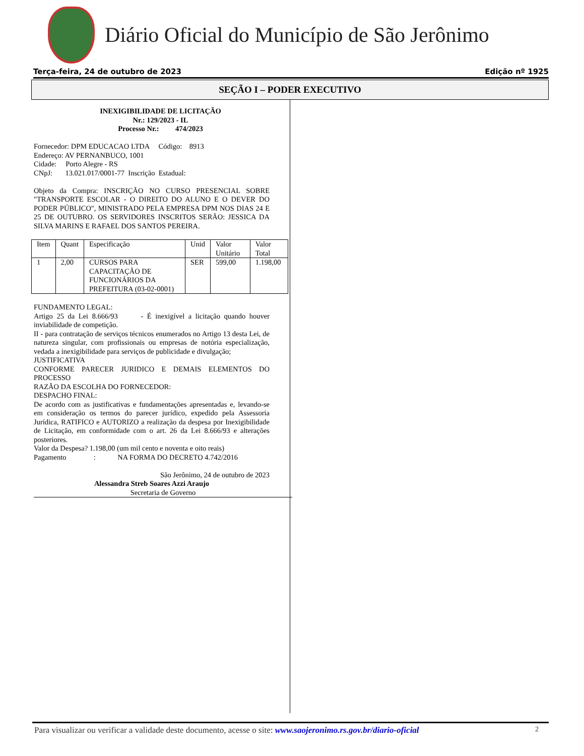Diário Oficial do Município de São Jerônimo
Terça-feira, 24 de outubro de 2023 Edição nº 1925
SEÇÃO I – PODER EXECUTIVO
INEXIGIBILIDADE DE LICITAÇÃO
Nr.: 129/2023 - IL
Processo Nr.: 474/2023
Fornecedor: DPM EDUCACAO LTDA Código: 8913
Endereço: AV PERNANBUCO, 1001
Cidade: Porto Alegre - RS
CNpJ: 13.021.017/0001-77 Inscrição Estadual:
Objeto da Compra: INSCRIÇÃO NO CURSO PRESENCIAL SOBRE "TRANSPORTE ESCOLAR - O DIREITO DO ALUNO E O DEVER DO PODER PÚBLICO", MINISTRADO PELA EMPRESA DPM NOS DIAS 24 E 25 DE OUTUBRO. OS SERVIDORES INSCRITOS SERÃO: JESSICA DA SILVA MARINS E RAFAEL DOS SANTOS PEREIRA.
| Item | Quant | Especificação | Unid | Valor Unitário | Valor Total |
| 1 | 2,00 | CURSOS PARA CAPACITAÇÃO DE FUNCIONÁRIOS DA PREFEITURA (03-02-0001) | SER | 599,00 | 1.198,00 |
FUNDAMENTO LEGAL:
Artigo 25 da Lei 8.666/93 - É inexigível a licitação quando houver inviabilidade de competição.
II - para contratação de serviços técnicos enumerados no Artigo 13 desta Lei, de natureza singular, com profissionais ou empresas de notória especialização, vedada a inexigibilidade para serviços de publicidade e divulgação;
JUSTIFICATIVA
CONFORME PARECER JURIDICO E DEMAIS ELEMENTOS DO PROCESSO
RAZÃO DA ESCOLHA DO FORNECEDOR:
DESPACHO FINAL:
De acordo com as justificativas e fundamentações apresentadas e, levando-se em consideração os termos do parecer jurídico, expedido pela Assessoria Jurídica, RATIFICO e AUTORIZO a realização da despesa por Inexigibilidade de Licitação, em conformidade com o art. 26 da Lei 8.666/93 e alterações posteriores.
Valor da Despesa? 1.198,00 (um mil cento e noventa e oito reais)
Pagamento : NA FORMA DO DECRETO 4.742/2016
São Jerônimo, 24 de outubro de 2023
Alessandra Streb Soares Azzi Araujo
Secretaria de Governo
Para visualizar ou verificar a validade deste documento, acesse o site: www.saojeronimo.rs.gov.br/diario-oficial 2